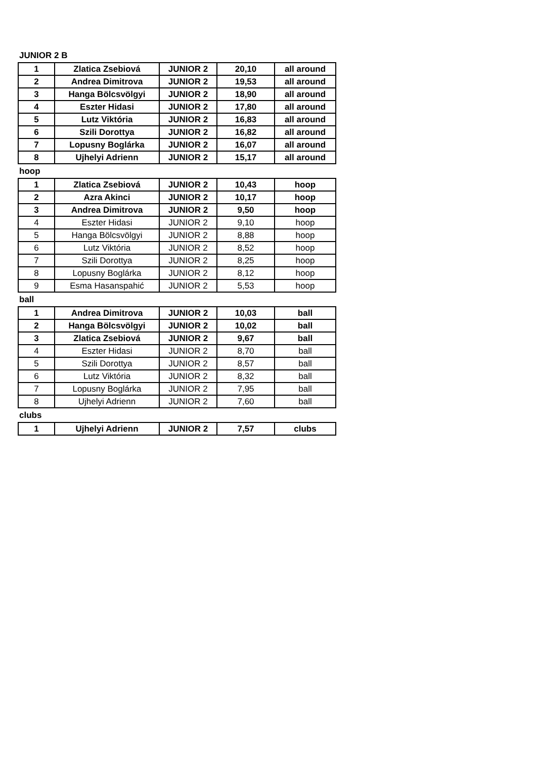JUNIOR 2 B
| 1 | Zlatica Zsebiová | JUNIOR 2 | 20,10 | all around |
| 2 | Andrea Dimitrova | JUNIOR 2 | 19,53 | all around |
| 3 | Hanga Bölcsvölgyi | JUNIOR 2 | 18,90 | all around |
| 4 | Eszter Hidasi | JUNIOR 2 | 17,80 | all around |
| 5 | Lutz Viktória | JUNIOR 2 | 16,83 | all around |
| 6 | Szili Dorottya | JUNIOR 2 | 16,82 | all around |
| 7 | Lopusny Boglárka | JUNIOR 2 | 16,07 | all around |
| 8 | Ujhelyi Adrienn | JUNIOR 2 | 15,17 | all around |
hoop
| 1 | Zlatica Zsebiová | JUNIOR 2 | 10,43 | hoop |
| 2 | Azra Akinci | JUNIOR 2 | 10,17 | hoop |
| 3 | Andrea Dimitrova | JUNIOR 2 | 9,50 | hoop |
| 4 | Eszter Hidasi | JUNIOR 2 | 9,10 | hoop |
| 5 | Hanga Bölcsvölgyi | JUNIOR 2 | 8,88 | hoop |
| 6 | Lutz Viktória | JUNIOR 2 | 8,52 | hoop |
| 7 | Szili Dorottya | JUNIOR 2 | 8,25 | hoop |
| 8 | Lopusny Boglárka | JUNIOR 2 | 8,12 | hoop |
| 9 | Esma Hasanspahić | JUNIOR 2 | 5,53 | hoop |
ball
| 1 | Andrea Dimitrova | JUNIOR 2 | 10,03 | ball |
| 2 | Hanga Bölcsvölgyi | JUNIOR 2 | 10,02 | ball |
| 3 | Zlatica Zsebiová | JUNIOR 2 | 9,67 | ball |
| 4 | Eszter Hidasi | JUNIOR 2 | 8,70 | ball |
| 5 | Szili Dorottya | JUNIOR 2 | 8,57 | ball |
| 6 | Lutz Viktória | JUNIOR 2 | 8,32 | ball |
| 7 | Lopusny Boglárka | JUNIOR 2 | 7,95 | ball |
| 8 | Ujhelyi Adrienn | JUNIOR 2 | 7,60 | ball |
clubs
| 1 | Ujhelyi Adrienn | JUNIOR 2 | 7,57 | clubs |